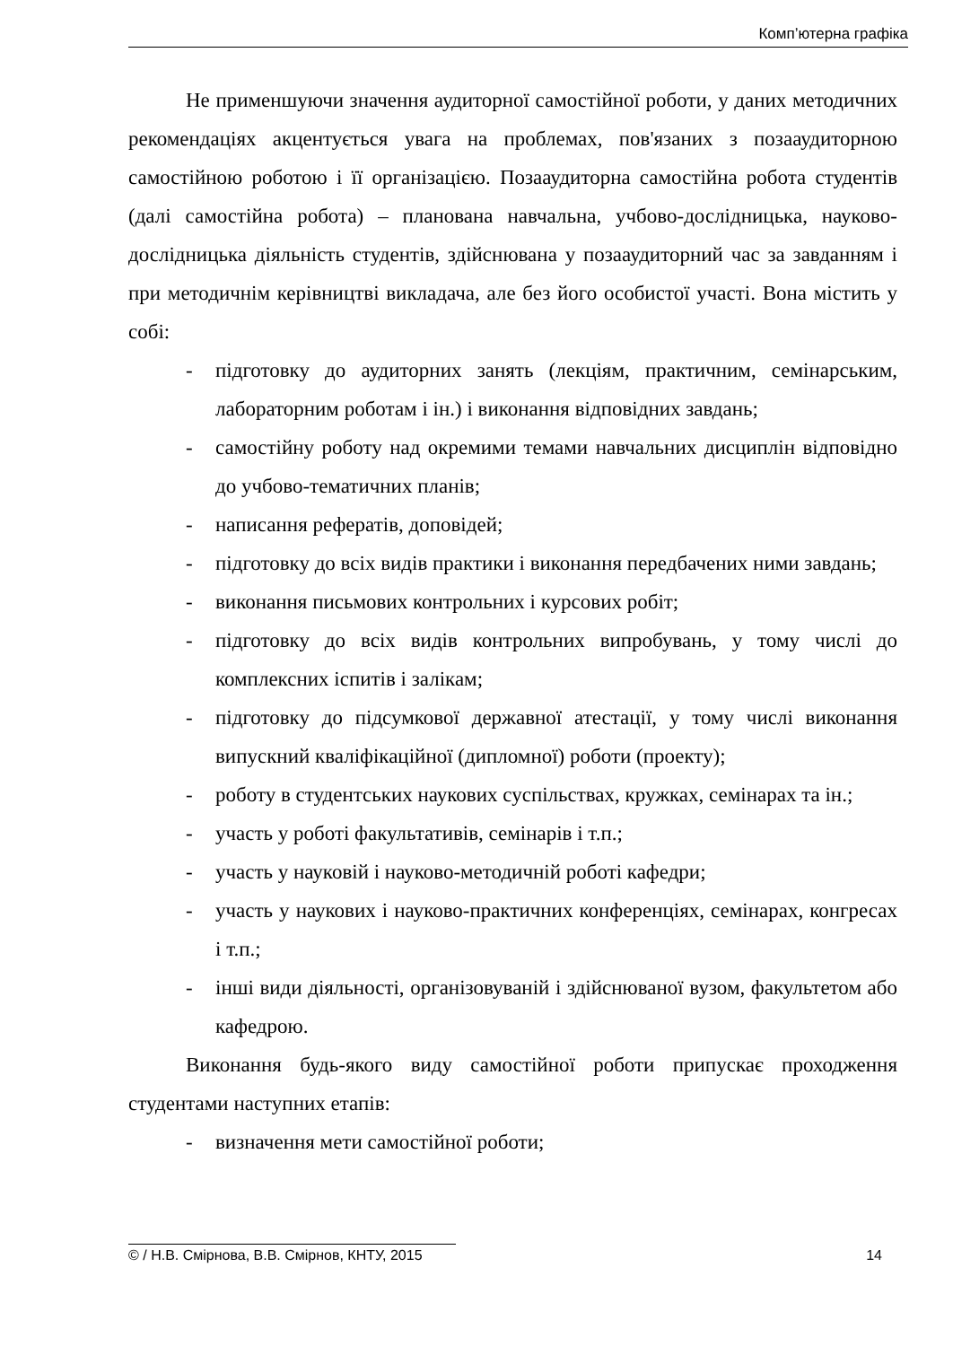Комп’ютерна графіка
Не применшуючи значення аудиторної самостійної роботи, у даних методичних рекомендаціях акцентується увага на проблемах, пов'язаних з позааудиторною самостійною роботою і її організацією. Позааудиторна самостійна робота студентів (далі самостійна робота) – планована навчальна, учбово-дослідницька, науково-дослідницька діяльність студентів, здійснювана у позааудиторний час за завданням і при методичнім керівництві викладача, але без його особистої участі. Вона містить у собі:
- підготовку до аудиторних занять (лекціям, практичним, семінарським, лабораторним роботам і ін.) і виконання відповідних завдань;
- самостійну роботу над окремими темами навчальних дисциплін відповідно до учбово-тематичних планів;
- написання рефератів, доповідей;
- підготовку до всіх видів практики і виконання передбачених ними завдань;
- виконання письмових контрольних і курсових робіт;
- підготовку до всіх видів контрольних випробувань, у тому числі до комплексних іспитів і залікам;
- підготовку до підсумкової державної атестації, у тому числі виконання випускний кваліфікаційної (дипломної) роботи (проекту);
- роботу в студентських наукових суспільствах, кружках, семінарах та ін.;
- участь у роботі факультативів, семінарів і т.п.;
- участь у науковій і науково-методичній роботі кафедри;
- участь у наукових і науково-практичних конференціях, семінарах, конгресах і т.п.;
- інші види діяльності, організовуваній і здійснюваної вузом, факультетом або кафедрою.
Виконання будь-якого виду самостійної роботи припускає проходження студентами наступних етапів:
- визначення мети самостійної роботи;
© / Н.В. Смірнова, В.В. Смірнов, КНТУ, 2015 14